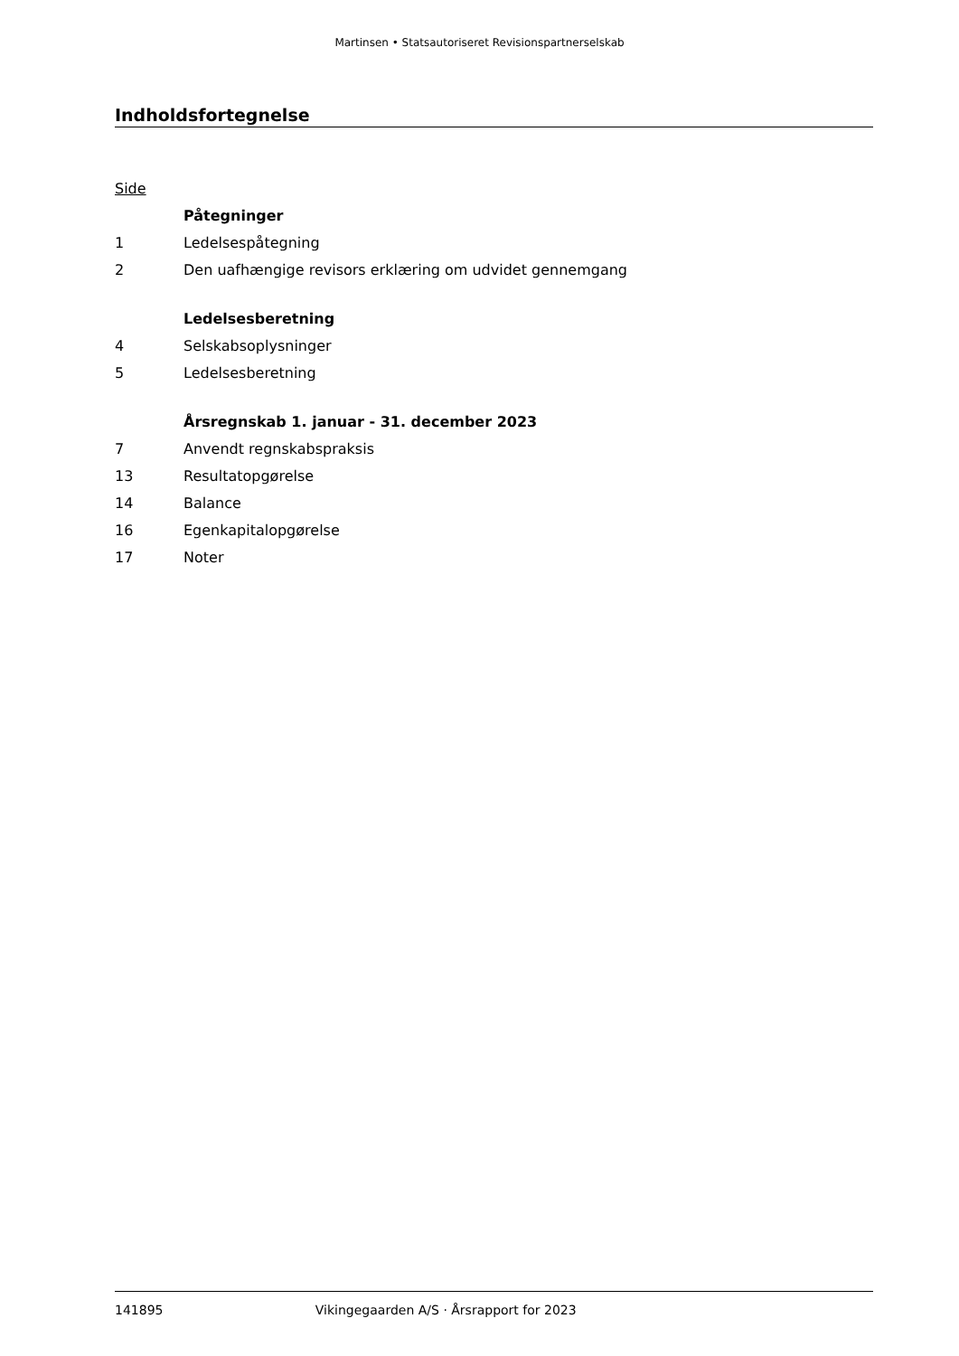Martinsen • Statsautoriseret Revisionspartnerselskab
Indholdsfortegnelse
Side
Påtegninger
1 Ledelsespåtegning
2 Den uafhængige revisors erklæring om udvidet gennemgang
Ledelsesberetning
4 Selskabsoplysninger
5 Ledelsesberetning
Årsregnskab 1. januar - 31. december 2023
7 Anvendt regnskabspraksis
13 Resultatopgørelse
14 Balance
16 Egenkapitalopgørelse
17 Noter
141895 Vikingegaarden A/S · Årsrapport for 2023